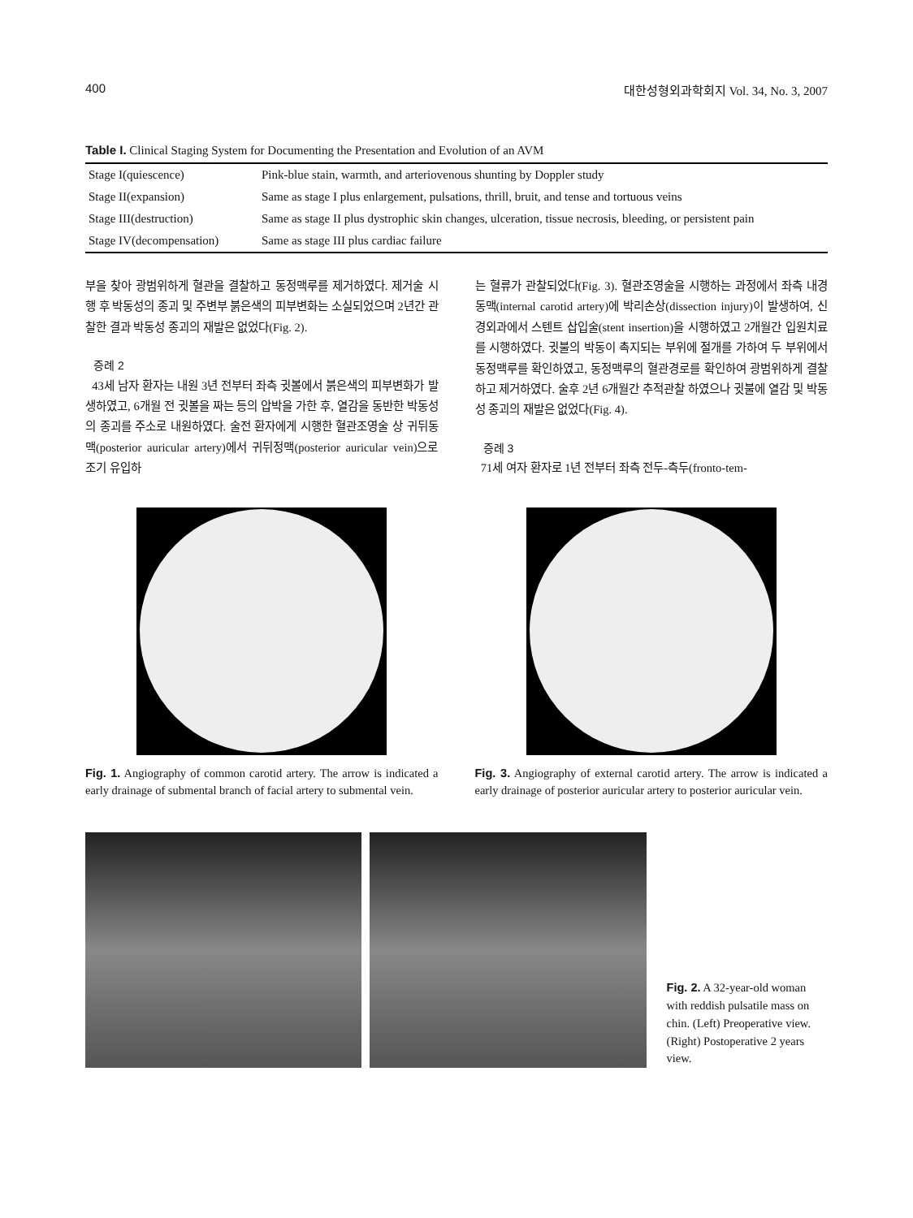400 대한성형외과학회지 Vol. 34, No. 3, 2007
Table I. Clinical Staging System for Documenting the Presentation and Evolution of an AVM
| Stage I(quiescence) | Pink-blue stain, warmth, and arteriovenous shunting by Doppler study |
| Stage II(expansion) | Same as stage I plus enlargement, pulsations, thrill, bruit, and tense and tortuous veins |
| Stage III(destruction) | Same as stage II plus dystrophic skin changes, ulceration, tissue necrosis, bleeding, or persistent pain |
| Stage IV(decompensation) | Same as stage III plus cardiac failure |
부을 찾아 광범위하게 혈관을 결찰하고 동정맥루를 제거하였다. 제거술 시행 후 박동성의 종괴 및 주변부 붉은색의 피부변화는 소실되었으며 2년간 관찰한 결과 박동성 종괴의 재발은 없었다(Fig. 2).
증례 2
43세 남자 환자는 내원 3년 전부터 좌측 귓볼에서 붉은색의 피부변화가 발생하였고, 6개월 전 귓볼을 짜는 등의 압박을 가한 후, 열감을 동반한 박동성의 종괴를 주소로 내원하였다. 술전 환자에게 시행한 혈관조영술 상 귀뒤동맥(posterior auricular artery)에서 귀뒤정맥(posterior auricular vein)으로 조기 유입하
는 혈류가 관찰되었다(Fig. 3). 혈관조영술을 시행하는 과정에서 좌측 내경 동맥(internal carotid artery)에 박리손상(dissection injury)이 발생하여, 신경외과에서 스텐트 삽입술(stent insertion)을 시행하였고 2개월간 입원치료를 시행하였다. 귓불의 박동이 촉지되는 부위에 절개를 가하여 두 부위에서 동정맥루를 확인하였고, 동정맥루의 혈관경로를 확인하여 광범위하게 결찰하고 제거하였다. 술후 2년 6개월간 추적관찰 하였으나 귓불에 열감 및 박동성 종괴의 재발은 없었다(Fig. 4).
증례 3
71세 여자 환자로 1년 전부터 좌측 전두-측두(fronto-tem-
Fig. 1. Angiography of common carotid artery. The arrow is indicated a early drainage of submental branch of facial artery to submental vein.
Fig. 3. Angiography of external carotid artery. The arrow is indicated a early drainage of posterior auricular artery to posterior auricular vein.
Fig. 2. A 32-year-old woman with reddish pulsatile mass on chin. (Left) Preoperative view. (Right) Postoperative 2 years view.